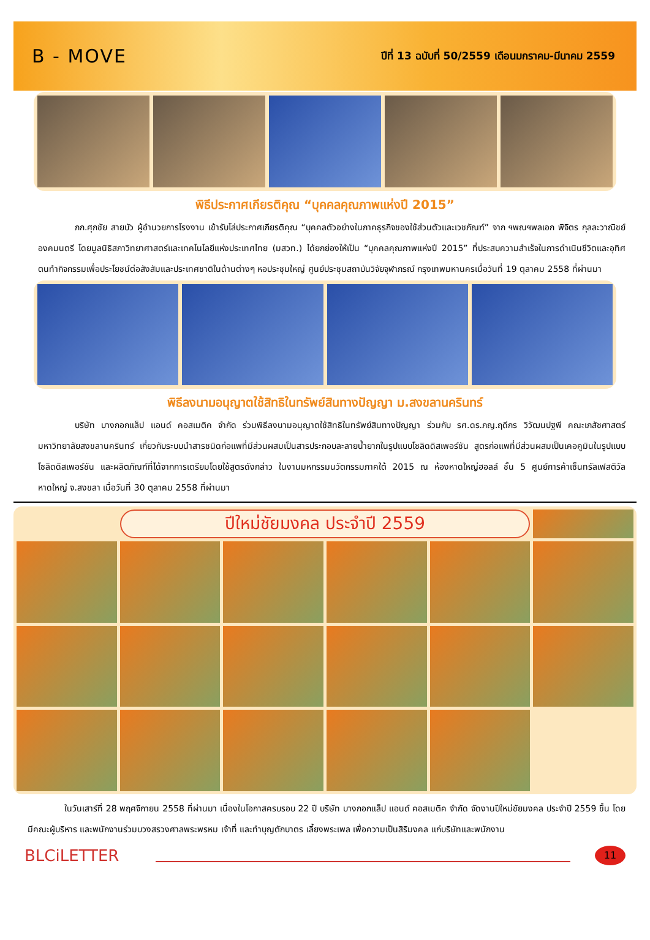B - MOVE
ปีที่ 13 ฉบับที่ 50/2559 เดือนมกราคม-มีนาคม 2559
พิธีประกาศเกียรติคุณ “บุคคลคุณภาพแห่งปี 2015”
ภก.ศุภชัย สายบัว ผู้อำนวยการโรงงาน เข้ารับโล่ประกาศเกียรติคุณ “บุคคลตัวอย่างในภาคธุรกิจของใช้ส่วนตัวและเวชภัณฑ์” จาก ฯพณฯพลเอก พิจิตร กุลละวาณิชย์ องคมนตรี โดยมูลนิธิสภาวิทยาศาสตร์และเทคโนโลยีแห่งประเทศไทย (มสวท.) ได้ยกย่องให้เป็น “บุคคลคุณภาพแห่งปี 2015” ที่ประสบความสำเร็จในการดำเนินชีวิตและอุทิศตนทำกิจกรรมเพื่อประโยชน์ต่อสังสัมและประเทศชาติในด้านต่างๆ หอประชุมใหญ่ ศูนย์ประชุมสถาบันวิจัยจุฬาภรณ์ กรุงเทพมหานครเมื่อวันที่ 19 ตุลาคม 2558 ที่ผ่านมา
พิธีลงนามอนุญาตใช้สิทธิในทรัพย์สินทางปัญญา ม.สงขลานครินทร์
บริษัท บางกอกแล็ป แอนด์ คอสเมติค จำกัด ร่วมพิธีลงนามอนุญาตใช้สิทธิในทรัพย์สินทางปัญญา ร่วมกับ รศ.ดร.ภญ.ฤดีกร วิวัฒนปฐพี คณะเภสัชศาสตร์ มหาวิทยาลัยสงขลานครินทร์ เกี่ยวกับระบบนำสารชนิดก่อแพที่มีส่วนผสมเป็นสารประกอบละลายน้ำยากในรูปแบบโซลิดดิสเพอร์ชัน สูตรก่อแพที่มีส่วนผสมเป็นเคอคูมินในรูปแบบโซลิดดิสเพอร์ชัน และผลิตภัณฑ์ที่ได้จากการเตรียมโดยใช้สูตรดังกล่าว ในงานมหกรรมนวัตกรรมภาคใต้ 2015 ณ ห้องหาดใหญ่ฮอลล์ ชั้น 5 ศูนย์การค้าเซ็นทรัลเฟสติวัล หาดใหญ่ จ.สงขลา เมื่อวันที่ 30 ตุลาคม 2558 ที่ผ่านมา
ปีใหม่ชัยมงคล ประจำปี 2559
ในวันเสาร์ที่ 28 พฤศจิกายน 2558 ที่ผ่านมา เนื่องในโอกาสครบรอบ 22 ปี บริษัท บางกอกแล็ป แอนด์ คอสเมติค จำกัด จัดงานปีใหม่ชัยมงคล ประจำปี 2559 ขึ้น โดยมีคณะผู้บริหาร และพนักงานร่วมบวงสรวงศาลพระพรหม เจ้าที่ และทำบุญตักบาตร เลี้ยงพระเพล เพื่อความเป็นสิริมงคล แก่บริษัทและพนักงาน
BLCiLETTER
11